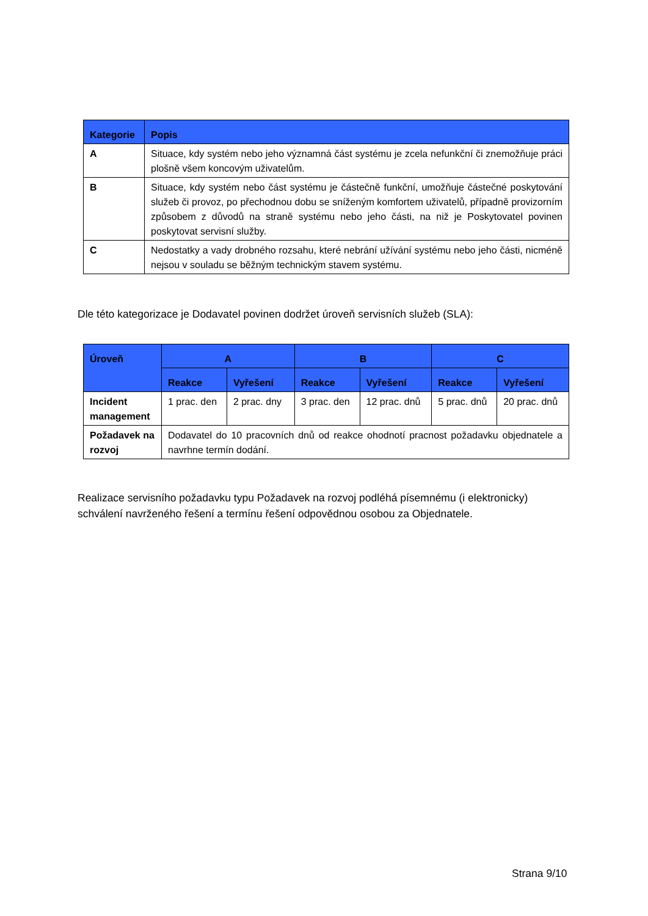| Kategorie | Popis |
| --- | --- |
| A | Situace, kdy systém nebo jeho významná část systému je zcela nefunkční či znemožňuje práci plošně všem koncovým uživatelům. |
| B | Situace, kdy systém nebo část systému je částečně funkční, umožňuje částečné poskytování služeb či provoz, po přechodnou dobu se sníženým komfortem uživatelů, případně provizorním způsobem z důvodů na straně systému nebo jeho části, na niž je Poskytovatel povinen poskytovat servisní služby. |
| C | Nedostatky a vady drobného rozsahu, které nebrání užívání systému nebo jeho části, nicméně nejsou v souladu se běžným technickým stavem systému. |
Dle této kategorizace je Dodavatel povinen dodržet úroveň servisních služeb (SLA):
| Úroveň | A | | B | | C | |
| --- | --- | --- | --- | --- | --- | --- |
| | Reakce | Vyřešení | Reakce | Vyřešení | Reakce | Vyřešení |
| Incident management | 1 prac. den | 2 prac. dny | 3 prac. den | 12 prac. dnů | 5 prac. dnů | 20 prac. dnů |
| Požadavek na rozvoj | Dodavatel do 10 pracovních dnů od reakce ohodnotí pracnost požadavku objednatele a navrhne termín dodání. | | | | | |
Realizace servisního požadavku typu Požadavek na rozvoj podléhá písemnému (i elektronicky) schválení navrženého řešení a termínu řešení odpovědnou osobou za Objednatele.
Strana 9/10